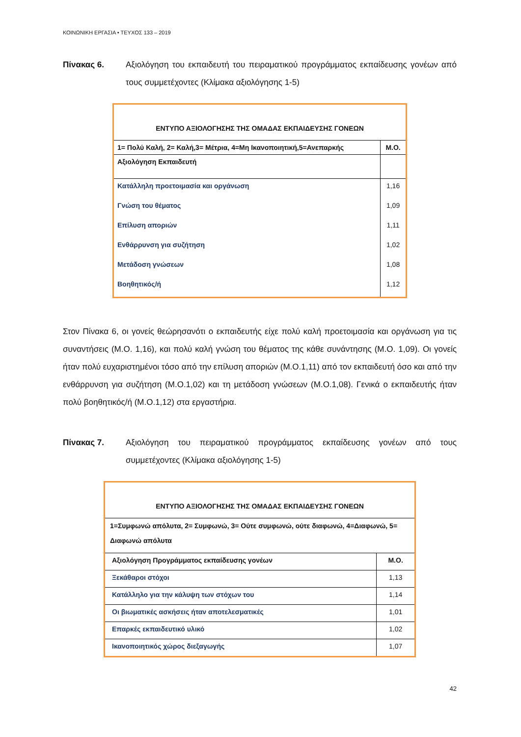ΚΟΙΝΩΝΙΚΗ ΕΡΓΑΣΙΑ • ΤΕΥΧΟΣ 133 – 2019
Πίνακας 6. Αξιολόγηση του εκπαιδευτή του πειραματικού προγράμματος εκπαίδευσης γονέων από τους συμμετέχοντες (Κλίμακα αξιολόγησης 1-5)
| ΕΝΤΥΠΟ ΑΞΙΟΛΟΓΗΣΗΣ ΤΗΣ ΟΜΑΔΑΣ ΕΚΠΑΙΔΕΥΣΗΣ ΓΟΝΕΩΝ | |
| --- | --- |
| 1= Πολύ Καλή, 2= Καλή,3= Μέτρια, 4=Μη Ικανοποιητική,5=Ανεπαρκής | Μ.Ο. |
| Αξιολόγηση Εκπαιδευτή | |
| Κατάλληλη προετοιμασία και οργάνωση | 1,16 |
| Γνώση του θέματος | 1,09 |
| Επίλυση αποριών | 1,11 |
| Ενθάρρυνση για συζήτηση | 1,02 |
| Μετάδοση γνώσεων | 1,08 |
| Βοηθητικός/ή | 1,12 |
Στον Πίνακα 6, οι γονείς θεώρησανότι ο εκπαιδευτής είχε πολύ καλή προετοιμασία και οργάνωση για τις συναντήσεις (Μ.Ο. 1,16), και πολύ καλή γνώση του θέματος της κάθε συνάντησης (Μ.Ο. 1,09). Οι γονείς ήταν πολύ ευχαριστημένοι τόσο από την επίλυση αποριών (Μ.Ο.1,11) από τον εκπαιδευτή όσο και από την ενθάρρυνση για συζήτηση (Μ.Ο.1,02) και τη μετάδοση γνώσεων (Μ.Ο.1,08). Γενικά ο εκπαιδευτής ήταν πολύ βοηθητικός/ή (Μ.Ο.1,12) στα εργαστήρια.
Πίνακας 7. Αξιολόγηση του πειραματικού προγράμματος εκπαίδευσης γονέων από τους συμμετέχοντες (Κλίμακα αξιολόγησης 1-5)
| ΕΝΤΥΠΟ ΑΞΙΟΛΟΓΗΣΗΣ ΤΗΣ ΟΜΑΔΑΣ ΕΚΠΑΙΔΕΥΣΗΣ ΓΟΝΕΩΝ | |
| --- | --- |
| 1=Συμφωνώ απόλυτα, 2= Συμφωνώ, 3= Ούτε συμφωνώ, ούτε διαφωνώ, 4=Διαφωνώ, 5= Διαφωνώ απόλυτα | |
| Αξιολόγηση Προγράμματος εκπαίδευσης γονέων | Μ.Ο. |
| Ξεκάθαροι στόχοι | 1,13 |
| Κατάλληλο για την κάλυψη των στόχων του | 1,14 |
| Οι βιωματικές ασκήσεις ήταν αποτελεσματικές | 1,01 |
| Επαρκές εκπαιδευτικό υλικό | 1,02 |
| Ικανοποιητικός χώρος διεξαγωγής | 1,07 |
42